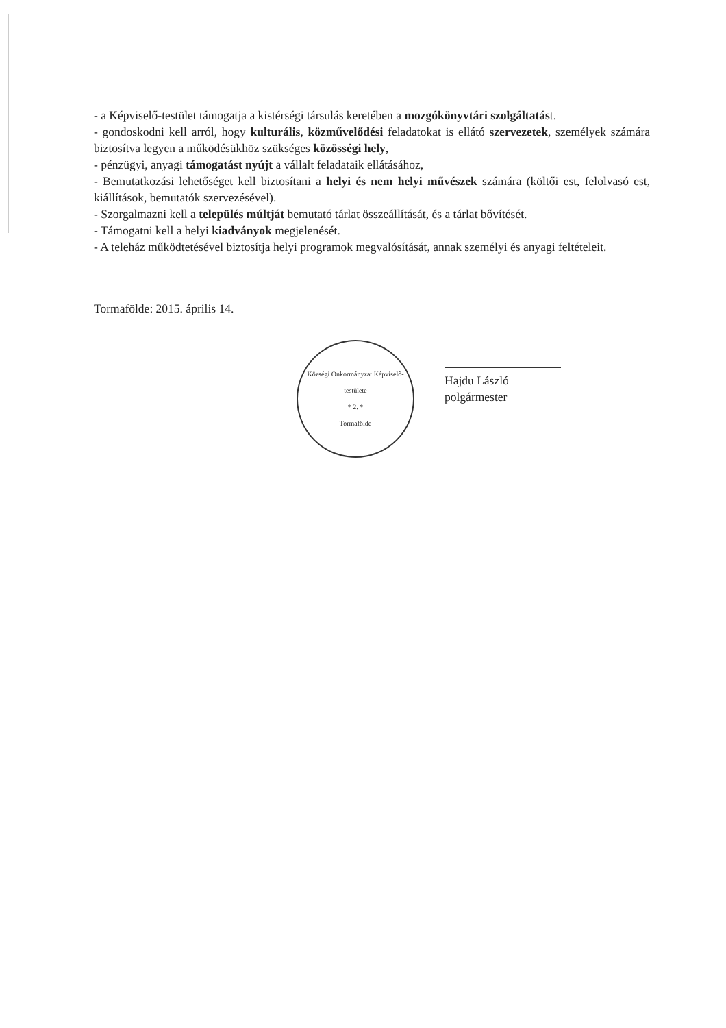- a Képviselő-testület támogatja a kistérségi társulás keretében a mozgókönyvtári szolgáltatást.
- gondoskodni kell arról, hogy kulturális, közművelődési feladatokat is ellátó szervezetek, személyek számára biztosítva legyen a működésükhöz szükséges közösségi hely,
- pénzügyi, anyagi támogatást nyújt a vállalt feladataik ellátásához,
- Bemutatkozási lehetőséget kell biztosítani a helyi és nem helyi művészek számára (költői est, felolvasó est, kiállítások, bemutatók szervezésével).
- Szorgalmazni kell a település múltját bemutató tárlat összeállítását, és a tárlat bővítését.
- Támogatni kell a helyi kiadványok megjelenését.
- A teleház működtetésével biztosítja helyi programok megvalósítását, annak személyi és anyagi feltételeit.
Tormafölde: 2015. április 14.
Községi Önkormányzat Képviselő-testülete
* 2. *
Tormafölde
Hajdu László
polgármester